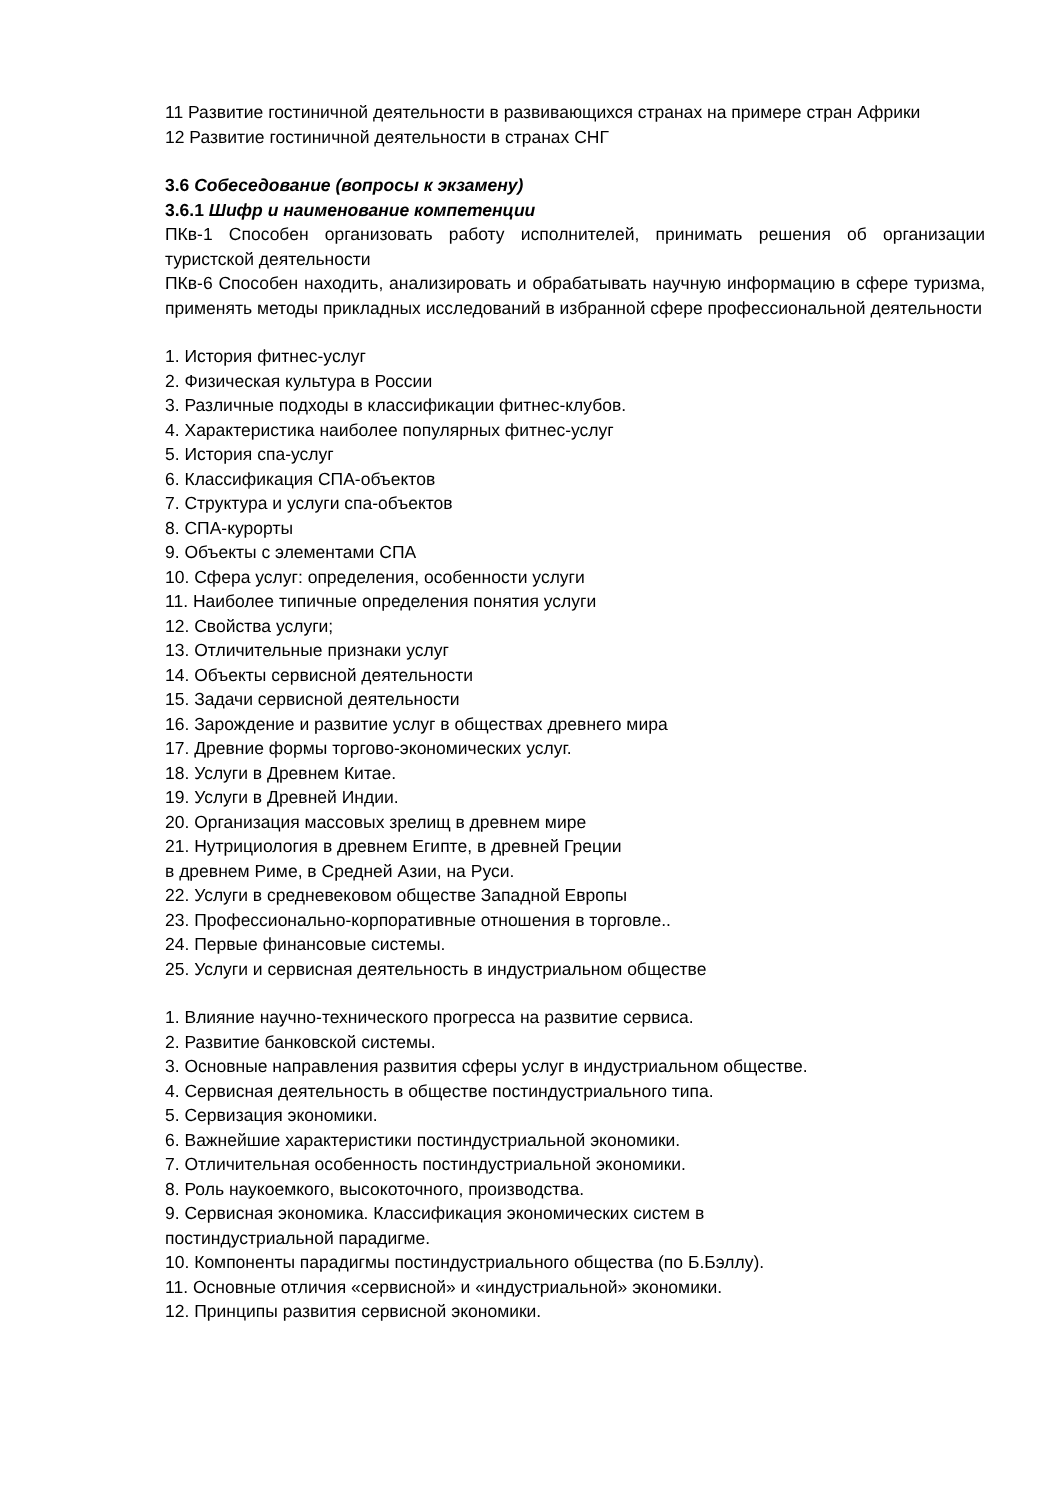11 Развитие гостиничной деятельности в развивающихся странах на примере стран Африки
12 Развитие гостиничной деятельности в странах СНГ
3.6 Собеседование (вопросы к экзамену)
3.6.1 Шифр и наименование компетенции
ПКв-1 Способен организовать работу исполнителей, принимать решения об организации туристской деятельности
ПКв-6 Способен находить, анализировать и обрабатывать научную информацию в сфере туризма, применять методы прикладных исследований в избранной сфере профессиональной деятельности
1. История фитнес-услуг
2. Физическая культура в России
3. Различные подходы в классификации фитнес-клубов.
4. Характеристика наиболее популярных фитнес-услуг
5. История спа-услуг
6. Классификация СПА-объектов
7. Структура и услуги спа-объектов
8. СПА-курорты
9. Объекты с элементами СПА
10. Сфера услуг: определения, особенности услуги
11. Наиболее типичные определения понятия услуги
12. Свойства услуги;
13. Отличительные признаки услуг
14. Объекты сервисной деятельности
15. Задачи сервисной деятельности
16. Зарождение и развитие услуг в обществах древнего мира
17. Древние формы торгово-экономических услуг.
18. Услуги в Древнем Китае.
19. Услуги в Древней Индии.
20. Организация массовых зрелищ в древнем мире
21. Нутрициология в древнем Египте, в древней Греции
в древнем Риме, в Средней Азии, на Руси.
22. Услуги в средневековом обществе Западной Европы
23. Профессионально-корпоративные отношения в торговле..
24. Первые финансовые системы.
25. Услуги и сервисная деятельность в индустриальном обществе
1. Влияние научно-технического прогресса на развитие сервиса.
2. Развитие банковской системы.
3. Основные направления развития сферы услуг в индустриальном обществе.
4. Сервисная деятельность в обществе постиндустриального типа.
5. Сервизация экономики.
6. Важнейшие характеристики постиндустриальной экономики.
7. Отличительная особенность постиндустриальной экономики.
8. Роль наукоемкого, высокоточного, производства.
9. Сервисная экономика. Классификация экономических систем в
постиндустриальной парадигме.
10. Компоненты парадигмы постиндустриального общества (по Б.Бэллу).
11. Основные отличия «сервисной» и «индустриальной» экономики.
12. Принципы развития сервисной экономики.